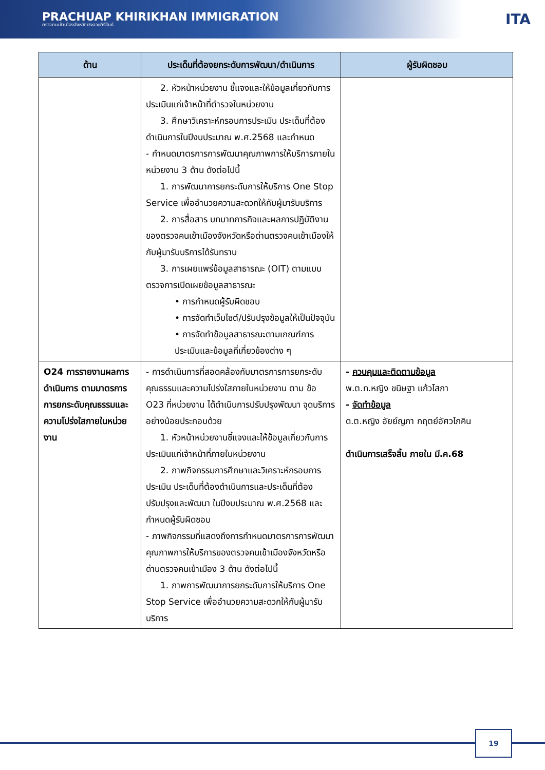PRACHUAP KHIRIKHAN IMMIGRATION
ตรวจคนเข้าเมืองจังหวัดประจวบคีรีขันธ์
ITA
| ด้าน | ประเด็นที่ต้องยกระดับการพัฒนา/ดำเนินการ | ผู้รับผิดชอบ |
| --- | --- | --- |
| | 2. หัวหน้าหน่วยงาน ชี้แจงและให้ข้อมูลเกี่ยวกับการประเมินแก่เจ้าหน้าที่ตำรวจในหน่วยงาน 3. ศึกษาวิเคราะห์กรอบการประเมิน ประเด็นที่ต้องดำเนินการในปีงบประมาณ พ.ศ.2568 และกำหนด - กำหนดมาตรการการพัฒนาคุณภาพการให้บริการภายในหน่วยงาน 3 ด้าน ดังต่อไปนี้ 1. การพัฒนาการยกระดับการให้บริการ One Stop Service เพื่ออำนวยความสะดวกให้กับผู้มารับบริการ 2. การสื่อสาร บทบาทภารกิจและผลการปฏิบัติงาน ของตรวจคนเข้าเมืองจังหวัดหรือด่านตรวจคนเข้าเมืองให้กับผู้มารับบริการได้รับทราบ 3. การเผยแพร่ข้อมูลสาธารณะ (OIT) ตามแบบตรวจการเปิดเผยข้อมูลสาธารณะ • การกำหนดผู้รับผิดชอบ • การจัดทำเว็บไซต์/ปรับปรุงข้อมูลให้เป็นปัจจุบัน • การจัดทำข้อมูลสาธารณะตามเกณฑ์การประเมินและข้อมูลที่เกี่ยวข้องต่าง ๆ | |
| O24 การรายงานผลการดำเนินการ ตามมาตรการการยกระดับคุณธรรมและความโปร่งใสภายในหน่วยงาน | - การดำเนินการที่สอดคล้องกับมาตรการการยกระดับคุณธรรมและความโปร่งใสภายในหน่วยงาน ตาม ข้อ O23 ที่หน่วยงาน ได้ดำเนินการปรับปรุงพัฒนา จุดบริการ อย่างน้อยประกอบด้วย 1. หัวหน้าหน่วยงานชี้แจงและให้ข้อมูลเกี่ยวกับการประเมินแก่เจ้าหน้าที่ภายในหน่วยงาน 2. ภาพกิจกรรมการศึกษาและวิเคราะห์กรอบการประเมิน ประเด็นที่ต้องดำเนินการและประเด็นที่ต้องปรับปรุงและพัฒนา ในปีงบประมาณ พ.ศ.2568 และกำหนดผู้รับผิดชอบ - ภาพกิจกรรมที่แสดงถึงการกำหนดมาตรการการพัฒนาคุณภาพการให้บริการของตรวจคนเข้าเมืองจังหวัดหรือด่านตรวจคนเข้าเมือง 3 ด้าน ดังต่อไปนี้ 1. ภาพการพัฒนาการยกระดับการให้บริการ One Stop Service เพื่ออำนวยความสะดวกให้กับผู้มารับบริการ | - ควบคุมและติดตามข้อมูล พ.ต.ท.หญิง ขนิษฐา แก้วโสภา - จัดทำข้อมูล ด.ต.หญิง อัยย์ญภา กฤตย์อัศวโภคิน ดำเนินการเสร็จสิ้น ภายใน มี.ค.68 |
19